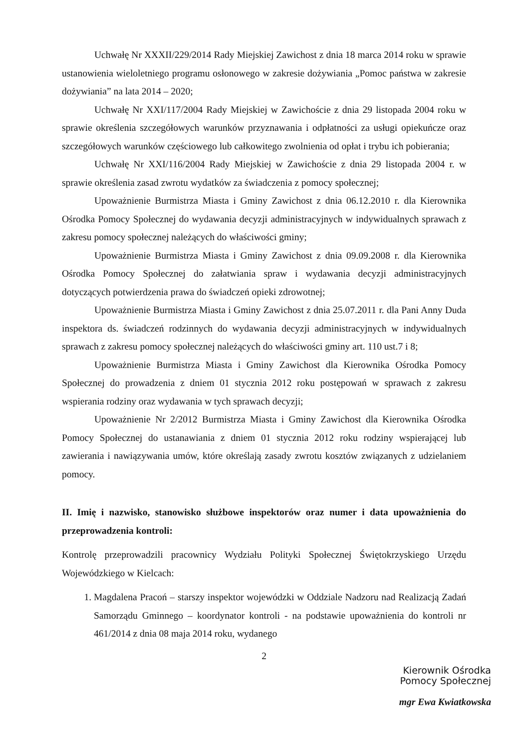Uchwałę Nr XXXII/229/2014 Rady Miejskiej Zawichost z dnia 18 marca 2014 roku w sprawie ustanowienia wieloletniego programu osłonowego w zakresie dożywiania „Pomoc państwa w zakresie dożywiania” na lata 2014 – 2020;
Uchwałę Nr XXI/117/2004 Rady Miejskiej w Zawichoście z dnia 29 listopada 2004 roku w sprawie określenia szczegółowych warunków przyznawania i odpłatności za usługi opiekuńcze oraz szczegółowych warunków częściowego lub całkowitego zwolnienia od opłat i trybu ich pobierania;
Uchwałę Nr XXI/116/2004 Rady Miejskiej w Zawichoście z dnia 29 listopada 2004 r. w sprawie określenia zasad zwrotu wydatków za świadczenia z pomocy społecznej;
Upoważnienie Burmistrza Miasta i Gminy Zawichost z dnia 06.12.2010 r. dla Kierownika Ośrodka Pomocy Społecznej do wydawania decyzji administracyjnych w indywidualnych sprawach z zakresu pomocy społecznej należących do właściwości gminy;
Upoważnienie Burmistrza Miasta i Gminy Zawichost z dnia 09.09.2008 r. dla Kierownika Ośrodka Pomocy Społecznej do załatwiania spraw i wydawania decyzji administracyjnych dotyczących potwierdzenia prawa do świadczeń opieki zdrowotnej;
Upoważnienie Burmistrza Miasta i Gminy Zawichost z dnia 25.07.2011 r. dla Pani Anny Duda inspektora ds. świadczeń rodzinnych do wydawania decyzji administracyjnych w indywidualnych sprawach z zakresu pomocy społecznej należących do właściwości gminy art. 110 ust.7 i 8;
Upoważnienie Burmistrza Miasta i Gminy Zawichost dla Kierownika Ośrodka Pomocy Społecznej do prowadzenia z dniem 01 stycznia 2012 roku postępowań w sprawach z zakresu wspierania rodziny oraz wydawania w tych sprawach decyzji;
Upoważnienie Nr 2/2012 Burmistrza Miasta i Gminy Zawichost dla Kierownika Ośrodka Pomocy Społecznej do ustanawiania z dniem 01 stycznia 2012 roku rodziny wspierającej lub zawierania i nawiązywania umów, które określają zasady zwrotu kosztów związanych z udzielaniem pomocy.
II. Imię i nazwisko, stanowisko służbowe inspektorów oraz numer i data upoważnienia do przeprowadzenia kontroli:
Kontrolę przeprowadzili pracownicy Wydziału Polityki Społecznej Świętokrzyskiego Urzędu Wojewódzkiego w Kielcach:
1. Magdalena Pracoń – starszy inspektor wojewódzki w Oddziale Nadzoru nad Realizacją Zadań Samorządu Gminnego – koordynator kontroli - na podstawie upoważnienia do kontroli nr 461/2014 z dnia 08 maja 2014 roku, wydanego
2
Kierownik Ośrodka
Pomocy Społecznej
mgr Ewa Kwiatkowska